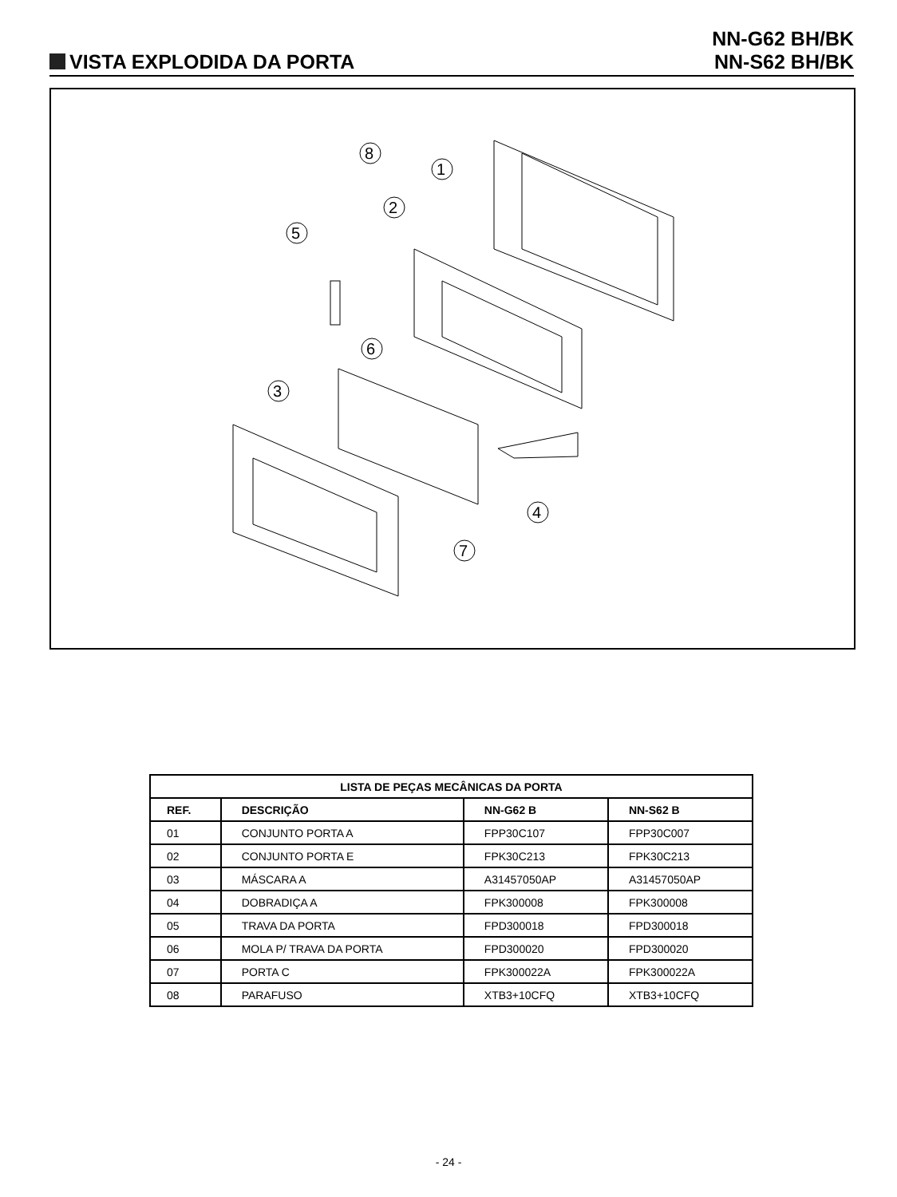VISTA EXPLODIDA DA PORTA
NN-G62 BH/BK
NN-S62 BH/BK
8
1
2
5
6
3
4
7
| LISTA DE PEÇAS MECÂNICAS DA PORTA | | | |
| --- | --- | --- | --- |
| REF. | DESCRIÇÃO | NN-G62 B | NN-S62 B |
| 01 | CONJUNTO PORTA A | FPP30C107 | FPP30C007 |
| 02 | CONJUNTO PORTA E | FPK30C213 | FPK30C213 |
| 03 | MÁSCARA A | A31457050AP | A31457050AP |
| 04 | DOBRADIÇA A | FPK300008 | FPK300008 |
| 05 | TRAVA DA PORTA | FPD300018 | FPD300018 |
| 06 | MOLA P/ TRAVA DA PORTA | FPD300020 | FPD300020 |
| 07 | PORTA C | FPK300022A | FPK300022A |
| 08 | PARAFUSO | XTB3+10CFQ | XTB3+10CFQ |
- 24 -